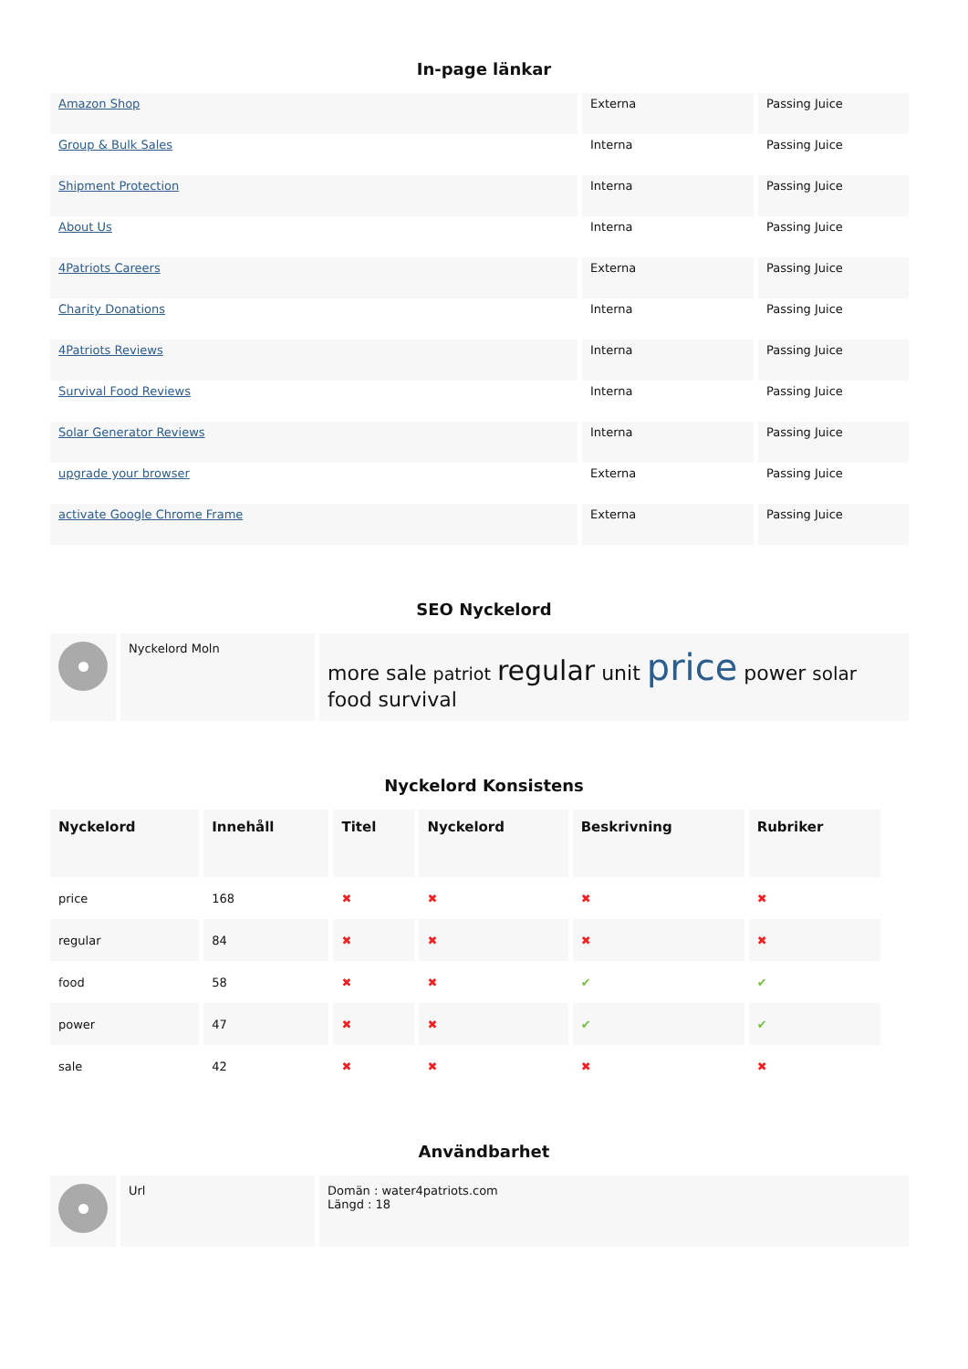In-page länkar
| Amazon Shop | Externa | Passing Juice |
| Group & Bulk Sales | Interna | Passing Juice |
| Shipment Protection | Interna | Passing Juice |
| About Us | Interna | Passing Juice |
| 4Patriots Careers | Externa | Passing Juice |
| Charity Donations | Interna | Passing Juice |
| 4Patriots Reviews | Interna | Passing Juice |
| Survival Food Reviews | Interna | Passing Juice |
| Solar Generator Reviews | Interna | Passing Juice |
| upgrade your browser | Externa | Passing Juice |
| activate Google Chrome Frame | Externa | Passing Juice |
SEO Nyckelord
| | Nyckelord Moln | more sale patriot regular unit price power solar food survival |
Nyckelord Konsistens
| Nyckelord | Innehåll | Titel | Nyckelord | Beskrivning | Rubriker |
| --- | --- | --- | --- | --- | --- |
| price | 168 | ✖ | ✖ | ✖ | ✖ |
| regular | 84 | ✖ | ✖ | ✖ | ✖ |
| food | 58 | ✖ | ✖ | ✔ | ✔ |
| power | 47 | ✖ | ✖ | ✔ | ✔ |
| sale | 42 | ✖ | ✖ | ✖ | ✖ |
Användbarhet
| | Url | Domän : water4patriots.com Längd : 18 |